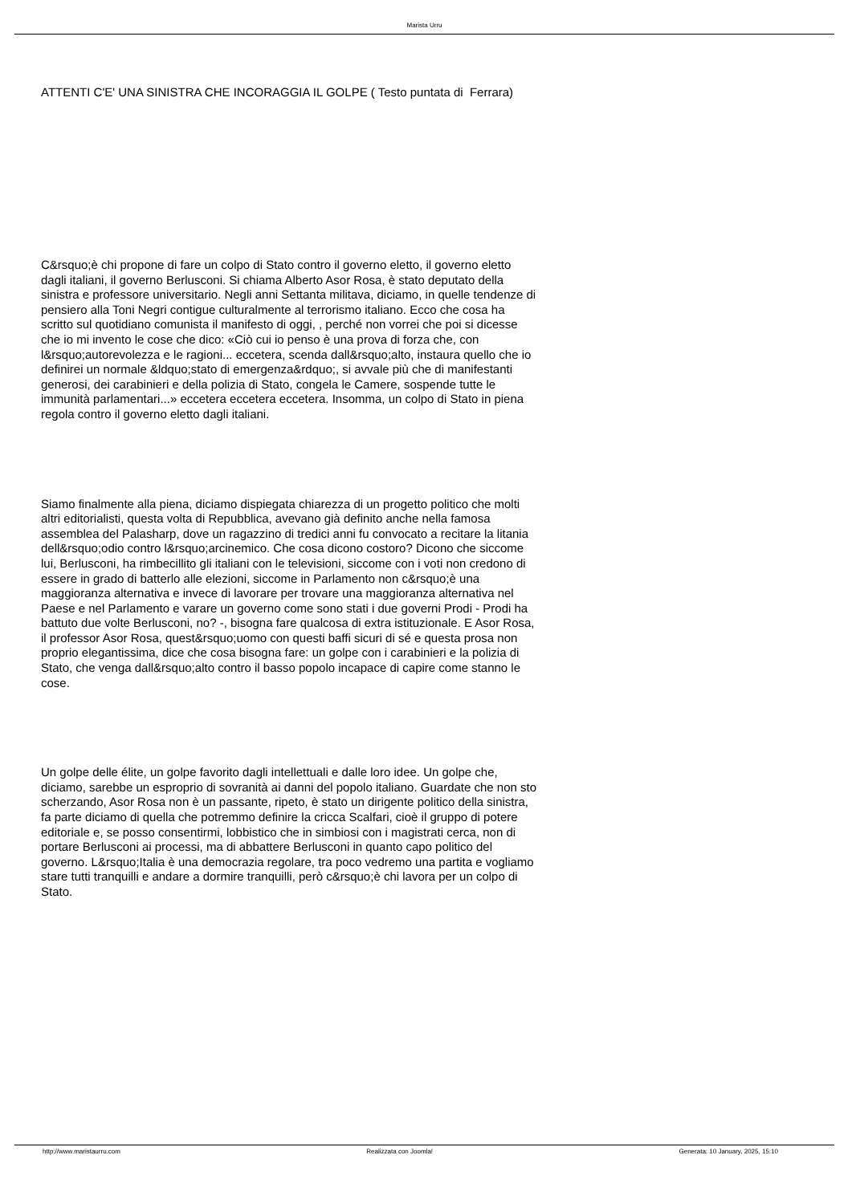Marista Urru
ATTENTI C'E' UNA SINISTRA CHE INCORAGGIA IL GOLPE ( Testo puntata di Ferrara)
C&rsquo;è chi propone di fare un colpo di Stato contro il governo eletto, il governo eletto dagli italiani, il governo Berlusconi. Si chiama Alberto Asor Rosa, è stato deputato della sinistra e professore universitario. Negli anni Settanta militava, diciamo, in quelle tendenze di pensiero alla Toni Negri contigue culturalmente al terrorismo italiano. Ecco che cosa ha scritto sul quotidiano comunista il manifesto di oggi, , perché non vorrei che poi si dicesse che io mi invento le cose che dico: «Ciò cui io penso è una prova di forza che, con l&rsquo;autorevolezza e le ragioni... eccetera, scenda dall&rsquo;alto, instaura quello che io definirei un normale &ldquo;stato di emergenza&rdquo;, si avvale più che di manifestanti generosi, dei carabinieri e della polizia di Stato, congela le Camere, sospende tutte le immunità parlamentari...» eccetera eccetera eccetera. Insomma, un colpo di Stato in piena regola contro il governo eletto dagli italiani.
Siamo finalmente alla piena, diciamo dispiegata chiarezza di un progetto politico che molti altri editorialisti, questa volta di Repubblica, avevano già definito anche nella famosa assemblea del Palasharp, dove un ragazzino di tredici anni fu convocato a recitare la litania dell&rsquo;odio contro l&rsquo;arcinemico. Che cosa dicono costoro? Dicono che siccome lui, Berlusconi, ha rimbecillito gli italiani con le televisioni, siccome con i voti non credono di essere in grado di batterlo alle elezioni, siccome in Parlamento non c&rsquo;è una maggioranza alternativa e invece di lavorare per trovare una maggioranza alternativa nel Paese e nel Parlamento e varare un governo come sono stati i due governi Prodi - Prodi ha battuto due volte Berlusconi, no? -, bisogna fare qualcosa di extra istituzionale. E Asor Rosa, il professor Asor Rosa, quest&rsquo;uomo con questi baffi sicuri di sé e questa prosa non proprio elegantissima, dice che cosa bisogna fare: un golpe con i carabinieri e la polizia di Stato, che venga dall&rsquo;alto contro il basso popolo incapace di capire come stanno le cose.
Un golpe delle élite, un golpe favorito dagli intellettuali e dalle loro idee. Un golpe che, diciamo, sarebbe un esproprio di sovranità ai danni del popolo italiano. Guardate che non sto scherzando, Asor Rosa non è un passante, ripeto, è stato un dirigente politico della sinistra, fa parte diciamo di quella che potremmo definire la cricca Scalfari, cioè il gruppo di potere editoriale e, se posso consentirmi, lobbistico che in simbiosi con i magistrati cerca, non di portare Berlusconi ai processi, ma di abbattere Berlusconi in quanto capo politico del governo. L&rsquo;Italia è una democrazia regolare, tra poco vedremo una partita e vogliamo stare tutti tranquilli e andare a dormire tranquilli, però c&rsquo;è chi lavora per un colpo di Stato.
http://www.maristaurru.com Realizzata con Joomla! Generata: 10 January, 2025, 15:10